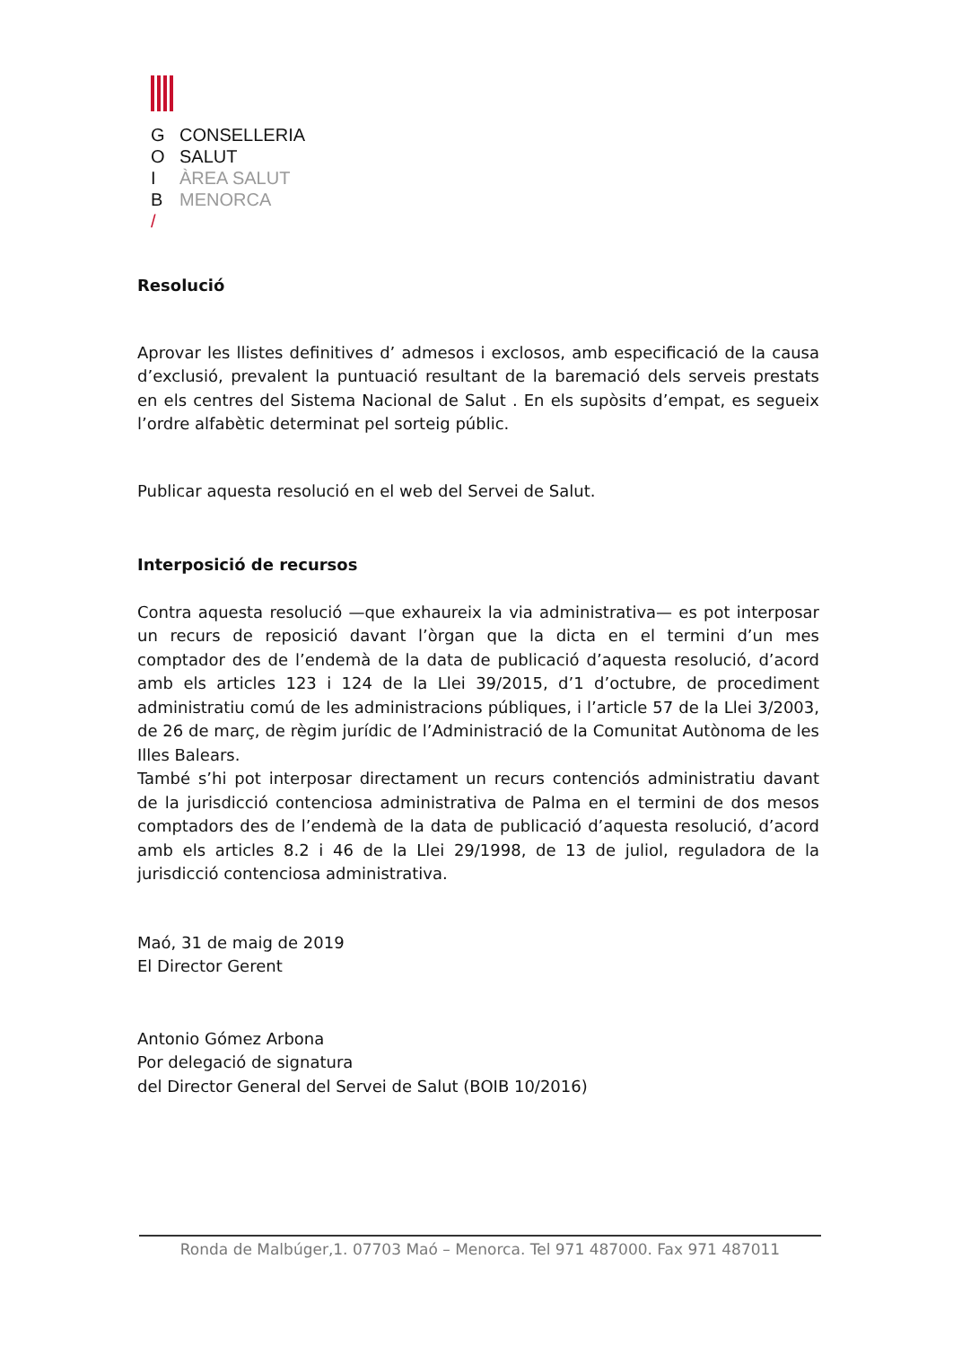G CONSELLERIA
O SALUT
I ÀREA SALUT
B MENORCA
/
Resolució
Aprovar les llistes definitives d’ admesos i exclosos, amb especificació de la causa d’exclusió, prevalent la puntuació resultant de la baremació dels serveis prestats en els centres del Sistema Nacional de Salut . En els supòsits d’empat, es segueix l’ordre alfabètic determinat pel sorteig públic.
Publicar aquesta resolució en el web del Servei de Salut.
Interposició de recursos
Contra aquesta resolució —que exhaureix la via administrativa— es pot interposar un recurs de reposició davant l’òrgan que la dicta en el termini d’un mes comptador des de l’endemà de la data de publicació d’aquesta resolució, d’acord amb els articles 123 i 124 de la Llei 39/2015, d’1 d’octubre, de procediment administratiu comú de les administracions públiques, i l’article 57 de la Llei 3/2003, de 26 de març, de règim jurídic de l’Administració de la Comunitat Autònoma de les Illes Balears.
També s’hi pot interposar directament un recurs contenciós administratiu davant de la jurisdicció contenciosa administrativa de Palma en el termini de dos mesos comptadors des de l’endemà de la data de publicació d’aquesta resolució, d’acord amb els articles 8.2 i 46 de la Llei 29/1998, de 13 de juliol, reguladora de la jurisdicció contenciosa administrativa.
Maó, 31 de maig de 2019
El Director Gerent
Antonio Gómez Arbona
Por delegació de signatura
del Director General del Servei de Salut (BOIB 10/2016)
Ronda de Malbúger,1. 07703 Maó – Menorca. Tel 971 487000. Fax 971 487011